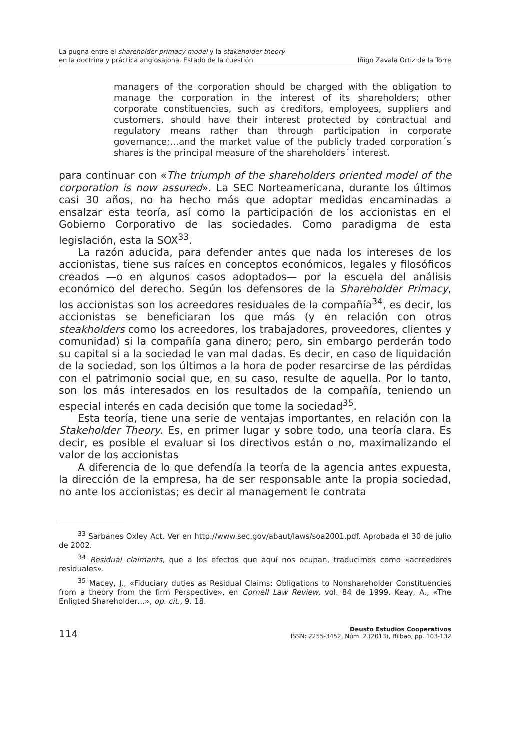La pugna entre el shareholder primacy model y la stakeholder theory
en la doctrina y práctica anglosajona. Estado de la cuestión
Iñigo Zavala Ortiz de la Torre
managers of the corporation should be charged with the obligation to manage the corporation in the interest of its shareholders; other corporate constituencies, such as creditors, employees, suppliers and customers, should have their interest protected by contractual and regulatory means rather than through participation in corporate governance;…and the market value of the publicly traded corporation´s shares is the principal measure of the shareholders´ interest.
para continuar con «The triumph of the shareholders oriented model of the corporation is now assured». La SEC Norteamericana, durante los últimos casi 30 años, no ha hecho más que adoptar medidas encaminadas a ensalzar esta teoría, así como la participación de los accionistas en el Gobierno Corporativo de las sociedades. Como paradigma de esta legislación, esta la SOX<sup>33</sup>.
La razón aducida, para defender antes que nada los intereses de los accionistas, tiene sus raíces en conceptos económicos, legales y filosóficos creados —o en algunos casos adoptados— por la escuela del análisis económico del derecho. Según los defensores de la Shareholder Primacy, los accionistas son los acreedores residuales de la compañía<sup>34</sup>, es decir, los accionistas se beneficiaran los que más (y en relación con otros steakholders como los acreedores, los trabajadores, proveedores, clientes y comunidad) si la compañía gana dinero; pero, sin embargo perderán todo su capital si a la sociedad le van mal dadas. Es decir, en caso de liquidación de la sociedad, son los últimos a la hora de poder resarcirse de las pérdidas con el patrimonio social que, en su caso, resulte de aquella. Por lo tanto, son los más interesados en los resultados de la compañía, teniendo un especial interés en cada decisión que tome la sociedad<sup>35</sup>.
Esta teoría, tiene una serie de ventajas importantes, en relación con la Stakeholder Theory. Es, en primer lugar y sobre todo, una teoría clara. Es decir, es posible el evaluar si los directivos están o no, maximalizando el valor de los accionistas
A diferencia de lo que defendía la teoría de la agencia antes expuesta, la dirección de la empresa, ha de ser responsable ante la propia sociedad, no ante los accionistas; es decir al management le contrata
<sup>33</sup> Sarbanes Oxley Act. Ver en http.//www.sec.gov/abaut/laws/soa2001.pdf. Aprobada el 30 de julio de 2002.
<sup>34</sup> Residual claimants, que a los efectos que aquí nos ocupan, traducimos como «acreedores residuales».
<sup>35</sup> Macey, J., «Fiduciary duties as Residual Claims: Obligations to Nonshareholder Constituencies from a theory from the firm Perspective», en Cornell Law Review, vol. 84 de 1999. Keay, A., «The Enligted Shareholder…», op. cit., 9. 18.
114
Deusto Estudios Cooperativos
ISSN: 2255-3452, Núm. 2 (2013), Bilbao, pp. 103-132